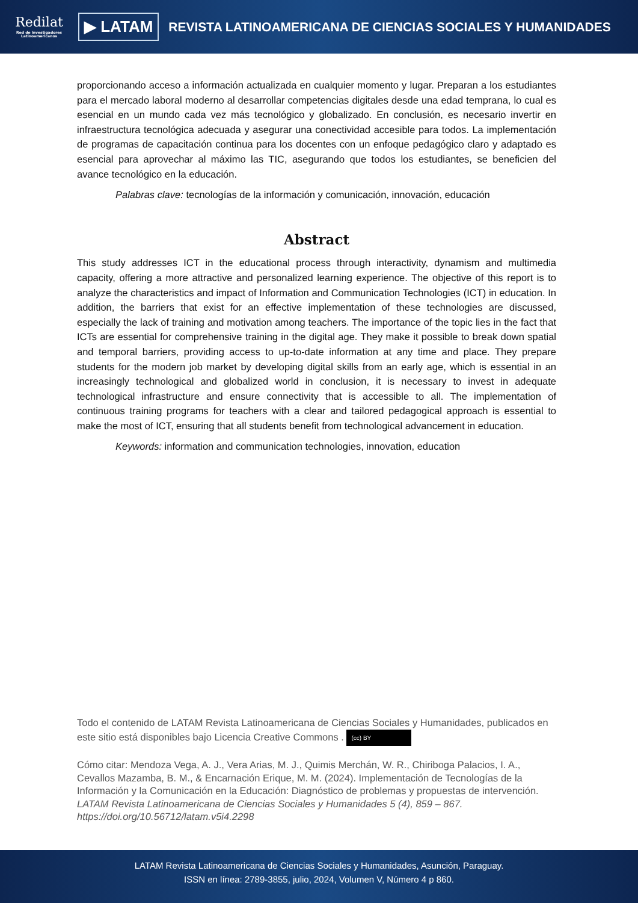Redilat
Red de Investigadores Latinoamericanos
▶ LATAM
REVISTA LATINOAMERICANA DE CIENCIAS SOCIALES Y HUMANIDADES
proporcionando acceso a información actualizada en cualquier momento y lugar. Preparan a los estudiantes para el mercado laboral moderno al desarrollar competencias digitales desde una edad temprana, lo cual es esencial en un mundo cada vez más tecnológico y globalizado. En conclusión, es necesario invertir en infraestructura tecnológica adecuada y asegurar una conectividad accesible para todos. La implementación de programas de capacitación continua para los docentes con un enfoque pedagógico claro y adaptado es esencial para aprovechar al máximo las TIC, asegurando que todos los estudiantes, se beneficien del avance tecnológico en la educación.
Palabras clave: tecnologías de la información y comunicación, innovación, educación
Abstract
This study addresses ICT in the educational process through interactivity, dynamism and multimedia capacity, offering a more attractive and personalized learning experience. The objective of this report is to analyze the characteristics and impact of Information and Communication Technologies (ICT) in education. In addition, the barriers that exist for an effective implementation of these technologies are discussed, especially the lack of training and motivation among teachers. The importance of the topic lies in the fact that ICTs are essential for comprehensive training in the digital age. They make it possible to break down spatial and temporal barriers, providing access to up-to-date information at any time and place. They prepare students for the modern job market by developing digital skills from an early age, which is essential in an increasingly technological and globalized world in conclusion, it is necessary to invest in adequate technological infrastructure and ensure connectivity that is accessible to all. The implementation of continuous training programs for teachers with a clear and tailored pedagogical approach is essential to make the most of ICT, ensuring that all students benefit from technological advancement in education.
Keywords: information and communication technologies, innovation, education
Todo el contenido de LATAM Revista Latinoamericana de Ciencias Sociales y Humanidades, publicados en este sitio está disponibles bajo Licencia Creative Commons . (cc) BY
Cómo citar: Mendoza Vega, A. J., Vera Arias, M. J., Quimis Merchán, W. R., Chiriboga Palacios, I. A., Cevallos Mazamba, B. M., & Encarnación Erique, M. M. (2024). Implementación de Tecnologías de la Información y la Comunicación en la Educación: Diagnóstico de problemas y propuestas de intervención. LATAM Revista Latinoamericana de Ciencias Sociales y Humanidades 5 (4), 859 – 867. https://doi.org/10.56712/latam.v5i4.2298
LATAM Revista Latinoamericana de Ciencias Sociales y Humanidades, Asunción, Paraguay.
ISSN en línea: 2789-3855, julio, 2024, Volumen V, Número 4 p 860.